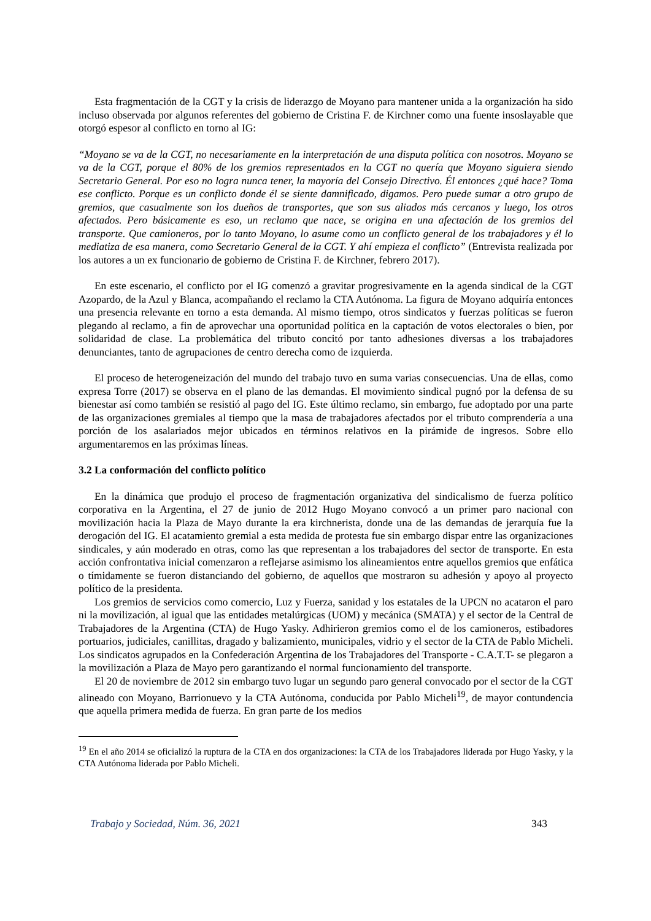Esta fragmentación de la CGT y la crisis de liderazgo de Moyano para mantener unida a la organización ha sido incluso observada por algunos referentes del gobierno de Cristina F. de Kirchner como una fuente insoslayable que otorgó espesor al conflicto en torno al IG:
“Moyano se va de la CGT, no necesariamente en la interpretación de una disputa política con nosotros. Moyano se va de la CGT, porque el 80% de los gremios representados en la CGT no quería que Moyano siguiera siendo Secretario General. Por eso no logra nunca tener, la mayoría del Consejo Directivo. Él entonces ¿qué hace? Toma ese conflicto. Porque es un conflicto donde él se siente damnificado, digamos. Pero puede sumar a otro grupo de gremios, que casualmente son los dueños de transportes, que son sus aliados más cercanos y luego, los otros afectados. Pero básicamente es eso, un reclamo que nace, se origina en una afectación de los gremios del transporte. Que camioneros, por lo tanto Moyano, lo asume como un conflicto general de los trabajadores y él lo mediatiza de esa manera, como Secretario General de la CGT. Y ahí empieza el conflicto” (Entrevista realizada por los autores a un ex funcionario de gobierno de Cristina F. de Kirchner, febrero 2017).
En este escenario, el conflicto por el IG comenzó a gravitar progresivamente en la agenda sindical de la CGT Azopardo, de la Azul y Blanca, acompañando el reclamo la CTA Autónoma. La figura de Moyano adquiría entonces una presencia relevante en torno a esta demanda. Al mismo tiempo, otros sindicatos y fuerzas políticas se fueron plegando al reclamo, a fin de aprovechar una oportunidad política en la captación de votos electorales o bien, por solidaridad de clase. La problemática del tributo concitó por tanto adhesiones diversas a los trabajadores denunciantes, tanto de agrupaciones de centro derecha como de izquierda.
El proceso de heterogeneización del mundo del trabajo tuvo en suma varias consecuencias. Una de ellas, como expresa Torre (2017) se observa en el plano de las demandas. El movimiento sindical pugnó por la defensa de su bienestar así como también se resistió al pago del IG. Este último reclamo, sin embargo, fue adoptado por una parte de las organizaciones gremiales al tiempo que la masa de trabajadores afectados por el tributo comprendería a una porción de los asalariados mejor ubicados en términos relativos en la pirámide de ingresos. Sobre ello argumentaremos en las próximas líneas.
3.2 La conformación del conflicto político
En la dinámica que produjo el proceso de fragmentación organizativa del sindicalismo de fuerza político corporativa en la Argentina, el 27 de junio de 2012 Hugo Moyano convocó a un primer paro nacional con movilización hacia la Plaza de Mayo durante la era kirchnerista, donde una de las demandas de jerarquía fue la derogación del IG. El acatamiento gremial a esta medida de protesta fue sin embargo dispar entre las organizaciones sindicales, y aún moderado en otras, como las que representan a los trabajadores del sector de transporte. En esta acción confrontativa inicial comenzaron a reflejarse asimismo los alineamientos entre aquellos gremios que enfática o tímidamente se fueron distanciando del gobierno, de aquellos que mostraron su adhesión y apoyo al proyecto político de la presidenta.
Los gremios de servicios como comercio, Luz y Fuerza, sanidad y los estatales de la UPCN no acataron el paro ni la movilización, al igual que las entidades metalúrgicas (UOM) y mecánica (SMATA) y el sector de la Central de Trabajadores de la Argentina (CTA) de Hugo Yasky. Adhirieron gremios como el de los camioneros, estibadores portuarios, judiciales, canillitas, dragado y balizamiento, municipales, vidrio y el sector de la CTA de Pablo Micheli. Los sindicatos agrupados en la Confederación Argentina de los Trabajadores del Transporte - C.A.T.T- se plegaron a la movilización a Plaza de Mayo pero garantizando el normal funcionamiento del transporte.
El 20 de noviembre de 2012 sin embargo tuvo lugar un segundo paro general convocado por el sector de la CGT alineado con Moyano, Barrionuevo y la CTA Autónoma, conducida por Pablo Micheli<sup>19</sup>, de mayor contundencia que aquella primera medida de fuerza. En gran parte de los medios
<sup>19</sup> En el año 2014 se oficializó la ruptura de la CTA en dos organizaciones: la CTA de los Trabajadores liderada por Hugo Yasky, y la CTA Autónoma liderada por Pablo Micheli.
Trabajo y Sociedad, Núm. 36, 2021 343